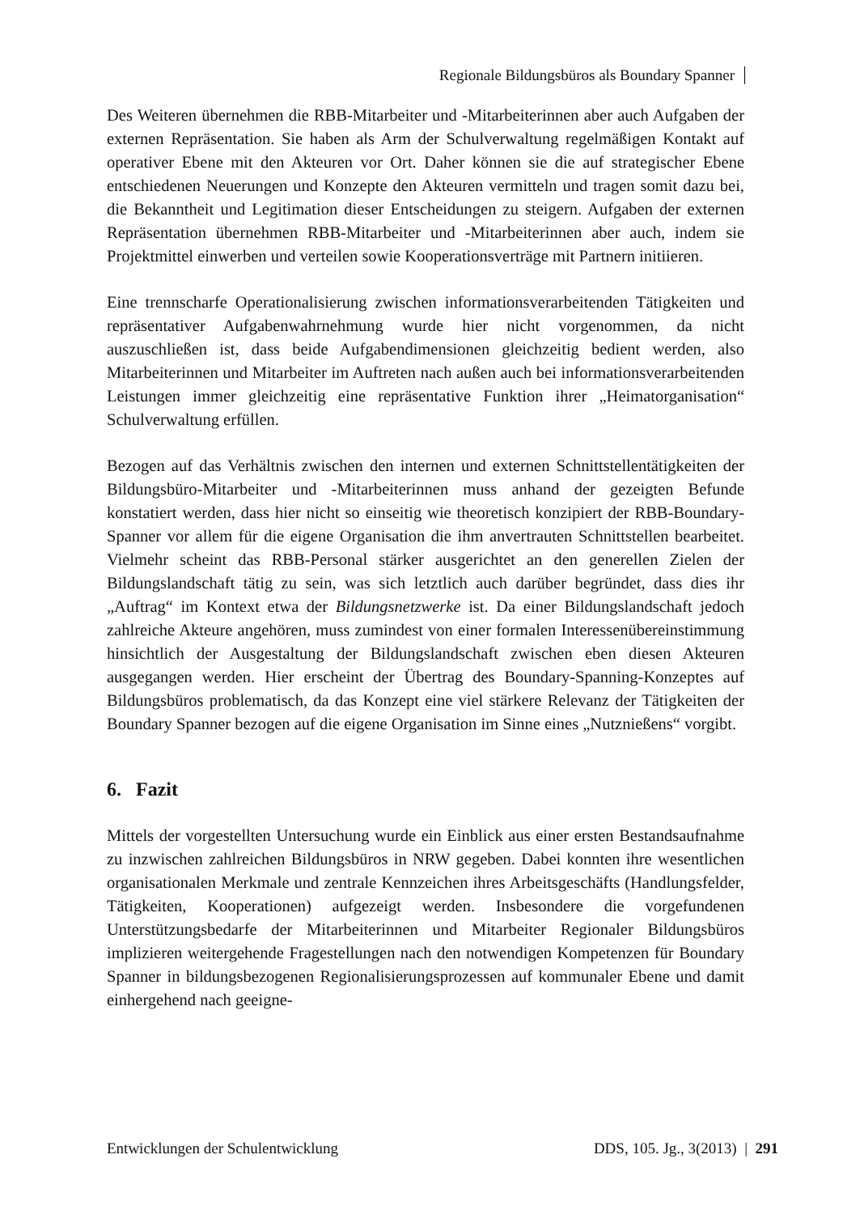Regionale Bildungsbüros als Boundary Spanner
Des Weiteren übernehmen die RBB-Mitarbeiter und -Mitarbeiterinnen aber auch Aufgaben der externen Repräsentation. Sie haben als Arm der Schulverwaltung regelmäßigen Kontakt auf operativer Ebene mit den Akteuren vor Ort. Daher können sie die auf strategischer Ebene entschiedenen Neuerungen und Konzepte den Akteuren vermitteln und tragen somit dazu bei, die Bekanntheit und Legitimation dieser Entscheidungen zu steigern. Aufgaben der externen Repräsentation übernehmen RBB-Mitarbeiter und -Mitarbeiterinnen aber auch, indem sie Projektmittel einwerben und verteilen sowie Kooperationsverträge mit Partnern initiieren.
Eine trennscharfe Operationalisierung zwischen informationsverarbeitenden Tätigkeiten und repräsentativer Aufgabenwahrnehmung wurde hier nicht vorgenommen, da nicht auszuschließen ist, dass beide Aufgabendimensionen gleichzeitig bedient werden, also Mitarbeiterinnen und Mitarbeiter im Auftreten nach außen auch bei informationsverarbeitenden Leistungen immer gleichzeitig eine repräsentative Funktion ihrer „Heimatorganisation“ Schulverwaltung erfüllen.
Bezogen auf das Verhältnis zwischen den internen und externen Schnittstellentätigkeiten der Bildungsbüro-Mitarbeiter und -Mitarbeiterinnen muss anhand der gezeigten Befunde konstatiert werden, dass hier nicht so einseitig wie theoretisch konzipiert der RBB-Boundary-Spanner vor allem für die eigene Organisation die ihm anvertrauten Schnittstellen bearbeitet. Vielmehr scheint das RBB-Personal stärker ausgerichtet an den generellen Zielen der Bildungslandschaft tätig zu sein, was sich letztlich auch darüber begründet, dass dies ihr „Auftrag“ im Kontext etwa der Bildungsnetzwerke ist. Da einer Bildungslandschaft jedoch zahlreiche Akteure angehören, muss zumindest von einer formalen Interessenübereinstimmung hinsichtlich der Ausgestaltung der Bildungslandschaft zwischen eben diesen Akteuren ausgegangen werden. Hier erscheint der Übertrag des Boundary-Spanning-Konzeptes auf Bildungsbüros problematisch, da das Konzept eine viel stärkere Relevanz der Tätigkeiten der Boundary Spanner bezogen auf die eigene Organisation im Sinne eines „Nutznießens“ vorgibt.
6. Fazit
Mittels der vorgestellten Untersuchung wurde ein Einblick aus einer ersten Bestandsaufnahme zu inzwischen zahlreichen Bildungsbüros in NRW gegeben. Dabei konnten ihre wesentlichen organisationalen Merkmale und zentrale Kennzeichen ihres Arbeitsgeschäfts (Handlungsfelder, Tätigkeiten, Kooperationen) aufgezeigt werden. Insbesondere die vorgefundenen Unterstützungsbedarfe der Mitarbeiterinnen und Mitarbeiter Regionaler Bildungsbüros implizieren weitergehende Fragestellungen nach den notwendigen Kompetenzen für Boundary Spanner in bildungsbezogenen Regionalisierungsprozessen auf kommunaler Ebene und damit einhergehend nach geeigne-
Entwicklungen der Schulentwicklung DDS, 105. Jg., 3(2013) | 291